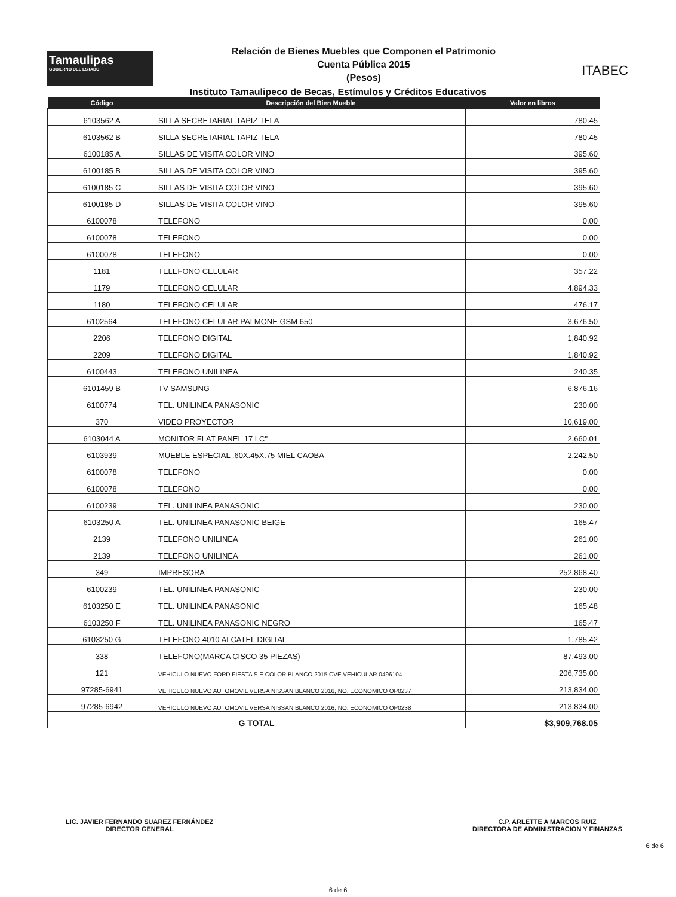Tamaulipas
GOBIERNO DEL ESTADO
Relación de Bienes Muebles que Componen el Patrimonio
Cuenta Pública 2015
(Pesos)
ITABEC
Instituto Tamaulipeco de Becas, Estímulos y Créditos Educativos
| Código | Descripción del Bien Mueble | Valor en libros |
| --- | --- | --- |
| 6103562 A | SILLA SECRETARIAL TAPIZ TELA | 780.45 |
| 6103562 B | SILLA SECRETARIAL TAPIZ TELA | 780.45 |
| 6100185 A | SILLAS DE VISITA COLOR VINO | 395.60 |
| 6100185 B | SILLAS DE VISITA COLOR VINO | 395.60 |
| 6100185 C | SILLAS DE VISITA COLOR VINO | 395.60 |
| 6100185 D | SILLAS DE VISITA COLOR VINO | 395.60 |
| 6100078 | TELEFONO | 0.00 |
| 6100078 | TELEFONO | 0.00 |
| 6100078 | TELEFONO | 0.00 |
| 1181 | TELEFONO CELULAR | 357.22 |
| 1179 | TELEFONO CELULAR | 4,894.33 |
| 1180 | TELEFONO CELULAR | 476.17 |
| 6102564 | TELEFONO CELULAR PALMONE GSM 650 | 3,676.50 |
| 2206 | TELEFONO DIGITAL | 1,840.92 |
| 2209 | TELEFONO DIGITAL | 1,840.92 |
| 6100443 | TELEFONO UNILINEA | 240.35 |
| 6101459 B | TV SAMSUNG | 6,876.16 |
| 6100774 | TEL. UNILINEA PANASONIC | 230.00 |
| 370 | VIDEO PROYECTOR | 10,619.00 |
| 6103044 A | MONITOR FLAT PANEL 17 LC" | 2,660.01 |
| 6103939 | MUEBLE ESPECIAL .60X.45X.75 MIEL CAOBA | 2,242.50 |
| 6100078 | TELEFONO | 0.00 |
| 6100078 | TELEFONO | 0.00 |
| 6100239 | TEL. UNILINEA PANASONIC | 230.00 |
| 6103250 A | TEL. UNILINEA PANASONIC BEIGE | 165.47 |
| 2139 | TELEFONO UNILINEA | 261.00 |
| 2139 | TELEFONO UNILINEA | 261.00 |
| 349 | IMPRESORA | 252,868.40 |
| 6100239 | TEL. UNILINEA PANASONIC | 230.00 |
| 6103250 E | TEL. UNILINEA PANASONIC | 165.48 |
| 6103250 F | TEL. UNILINEA PANASONIC NEGRO | 165.47 |
| 6103250 G | TELEFONO 4010 ALCATEL DIGITAL | 1,785.42 |
| 338 | TELEFONO(MARCA CISCO 35 PIEZAS) | 87,493.00 |
| 121 | VEHICULO NUEVO FORD FIESTA S.E COLOR BLANCO 2015 CVE VEHICULAR 0496104 | 206,735.00 |
| 97285-6941 | VEHICULO NUEVO AUTOMOVIL VERSA NISSAN BLANCO 2016, NO. ECONOMICO OP0237 | 213,834.00 |
| 97285-6942 | VEHICULO NUEVO AUTOMOVIL VERSA NISSAN BLANCO 2016, NO. ECONOMICO OP0238 | 213,834.00 |
| G TOTAL | | $3,909,768.05 |
LIC. JAVIER FERNANDO SUAREZ FERNÁNDEZ
DIRECTOR GENERAL
C.P. ARLETTE A MARCOS RUIZ
DIRECTORA DE ADMINISTRACION Y FINANZAS
6 de 6
6 de 6